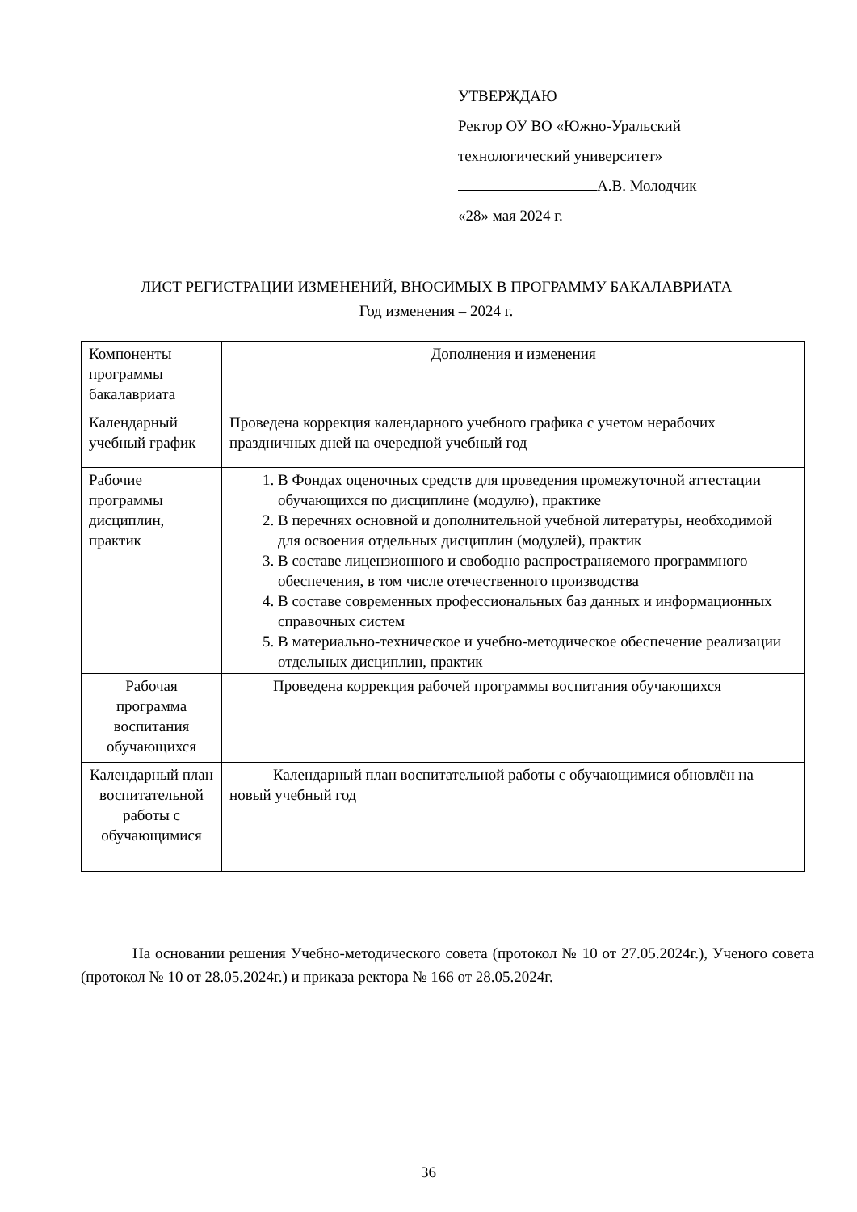УТВЕРЖДАЮ
Ректор ОУ ВО «Южно-Уральский
технологический университет»
А.В. Молодчик
«28» мая 2024 г.
ЛИСТ РЕГИСТРАЦИИ ИЗМЕНЕНИЙ, ВНОСИМЫХ В ПРОГРАММУ БАКАЛАВРИАТА
Год изменения – 2024 г.
| Компоненты программы бакалавриата | Дополнения и изменения |
| Календарный учебный график | Проведена коррекция календарного учебного графика с учетом нерабочих праздничных дней на очередной учебный год |
| Рабочие программы дисциплин, практик | 1. В Фондах оценочных средств для проведения промежуточной аттестации обучающихся по дисциплине (модулю), практике 2. В перечнях основной и дополнительной учебной литературы, необходимой для освоения отдельных дисциплин (модулей), практик 3. В составе лицензионного и свободно распространяемого программного обеспечения, в том числе отечественного производства 4. В составе современных профессиональных баз данных и информационных справочных систем 5. В материально-техническое и учебно-методическое обеспечение реализации отдельных дисциплин, практик |
| Рабочая программа воспитания обучающихся | Проведена коррекция рабочей программы воспитания обучающихся |
| Календарный план воспитательной работы с обучающимися | Календарный план воспитательной работы с обучающимися обновлён на новый учебный год |
На основании решения Учебно-методического совета (протокол № 10 от 27.05.2024г.), Ученого совета (протокол № 10 от 28.05.2024г.) и приказа ректора № 166 от 28.05.2024г.
36